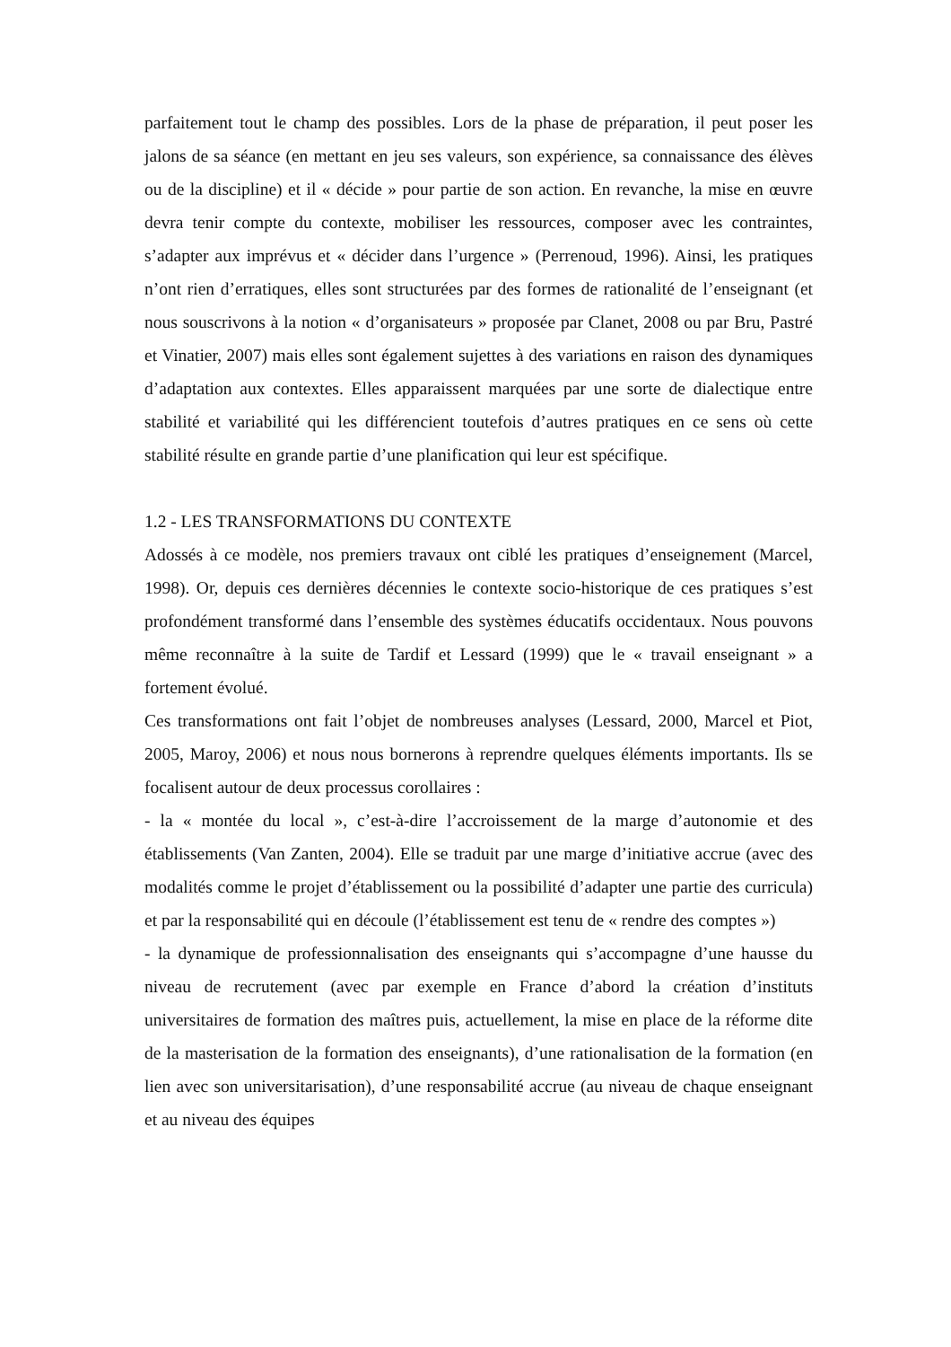parfaitement tout le champ des possibles. Lors de la phase de préparation, il peut poser les jalons de sa séance (en mettant en jeu ses valeurs, son expérience, sa connaissance des élèves ou de la discipline) et il « décide » pour partie de son action. En revanche, la mise en œuvre devra tenir compte du contexte, mobiliser les ressources, composer avec les contraintes, s’adapter aux imprévus et « décider dans l’urgence » (Perrenoud, 1996). Ainsi, les pratiques n’ont rien d’erratiques, elles sont structurées par des formes de rationalité de l’enseignant (et nous souscrivons à la notion « d’organisateurs » proposée par Clanet, 2008 ou par Bru, Pastré et Vinatier, 2007) mais elles sont également sujettes à des variations en raison des dynamiques d’adaptation aux contextes. Elles apparaissent marquées par une sorte de dialectique entre stabilité et variabilité qui les différencient toutefois d’autres pratiques en ce sens où cette stabilité résulte en grande partie d’une planification qui leur est spécifique.
1.2 - LES TRANSFORMATIONS DU CONTEXTE
Adossés à ce modèle, nos premiers travaux ont ciblé les pratiques d’enseignement (Marcel, 1998). Or, depuis ces dernières décennies le contexte socio-historique de ces pratiques s’est profondément transformé dans l’ensemble des systèmes éducatifs occidentaux. Nous pouvons même reconnaître à la suite de Tardif et Lessard (1999) que le « travail enseignant » a fortement évolué.
Ces transformations ont fait l’objet de nombreuses analyses (Lessard, 2000, Marcel et Piot, 2005, Maroy, 2006) et nous nous bornerons à reprendre quelques éléments importants. Ils se focalisent autour de deux processus corollaires :
- la « montée du local », c’est-à-dire l’accroissement de la marge d’autonomie et des établissements (Van Zanten, 2004). Elle se traduit par une marge d’initiative accrue (avec des modalités comme le projet d’établissement ou la possibilité d’adapter une partie des curricula) et par la responsabilité qui en découle (l’établissement est tenu de « rendre des comptes »)
- la dynamique de professionnalisation des enseignants qui s’accompagne d’une hausse du niveau de recrutement (avec par exemple en France d’abord la création d’instituts universitaires de formation des maîtres puis, actuellement, la mise en place de la réforme dite de la masterisation de la formation des enseignants), d’une rationalisation de la formation (en lien avec son universitarisation), d’une responsabilité accrue (au niveau de chaque enseignant et au niveau des équipes